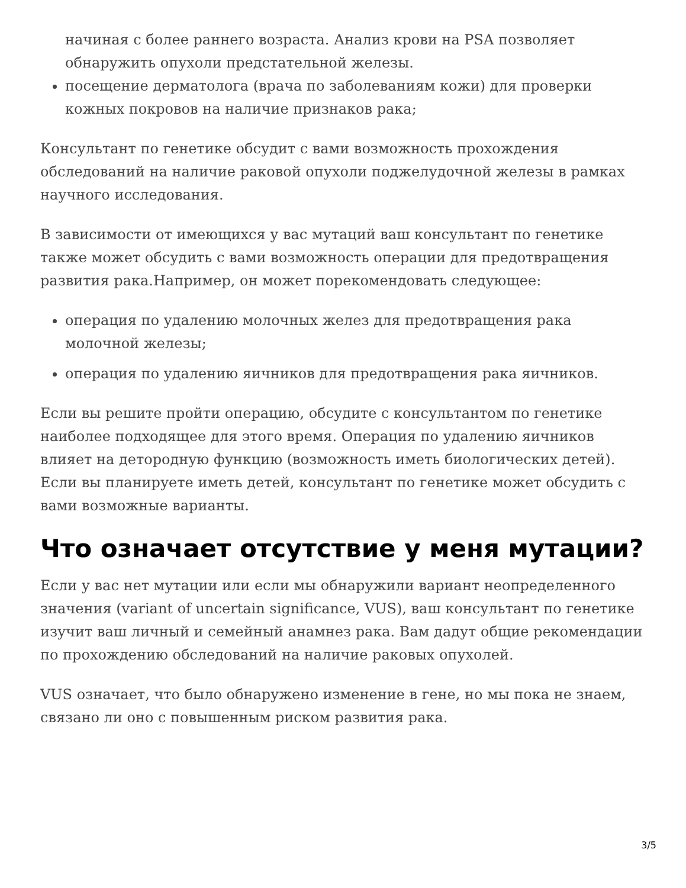начиная с более раннего возраста. Анализ крови на PSA позволяет обнаружить опухоли предстательной железы.
посещение дерматолога (врача по заболеваниям кожи) для проверки кожных покровов на наличие признаков рака;
Консультант по генетике обсудит с вами возможность прохождения обследований на наличие раковой опухоли поджелудочной железы в рамках научного исследования.
В зависимости от имеющихся у вас мутаций ваш консультант по генетике также может обсудить с вами возможность операции для предотвращения развития рака.Например, он может порекомендовать следующее:
операция по удалению молочных желез для предотвращения рака молочной железы;
операция по удалению яичников для предотвращения рака яичников.
Если вы решите пройти операцию, обсудите с консультантом по генетике наиболее подходящее для этого время. Операция по удалению яичников влияет на детородную функцию (возможность иметь биологических детей). Если вы планируете иметь детей, консультант по генетике может обсудить с вами возможные варианты.
Что означает отсутствие у меня мутации?
Если у вас нет мутации или если мы обнаружили вариант неопределенного значения (variant of uncertain significance, VUS), ваш консультант по генетике изучит ваш личный и семейный анамнез рака. Вам дадут общие рекомендации по прохождению обследований на наличие раковых опухолей.
VUS означает, что было обнаружено изменение в гене, но мы пока не знаем, связано ли оно с повышенным риском развития рака.
3/5